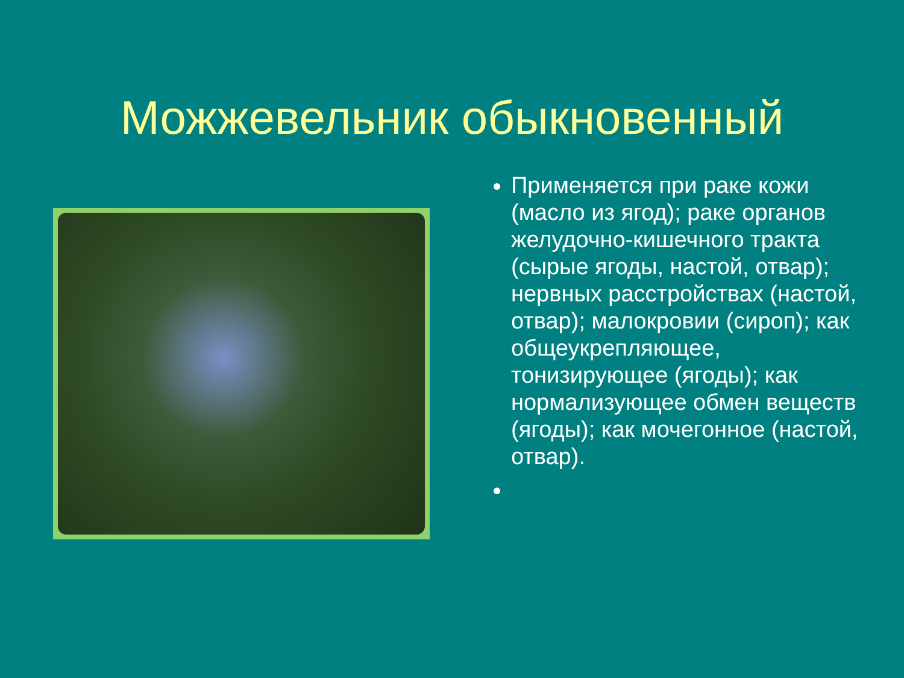Можжевельник обыкновенный
Применяется при раке кожи (масло из ягод); раке органов желудочно-кишечного тракта (сырые ягоды, настой, отвар); нервных расстройствах (настой, отвар); малокровии (сироп); как общеукрепляющее, тонизирующее (ягоды); как нормализующее обмен веществ (ягоды); как мочегонное (настой, отвар).